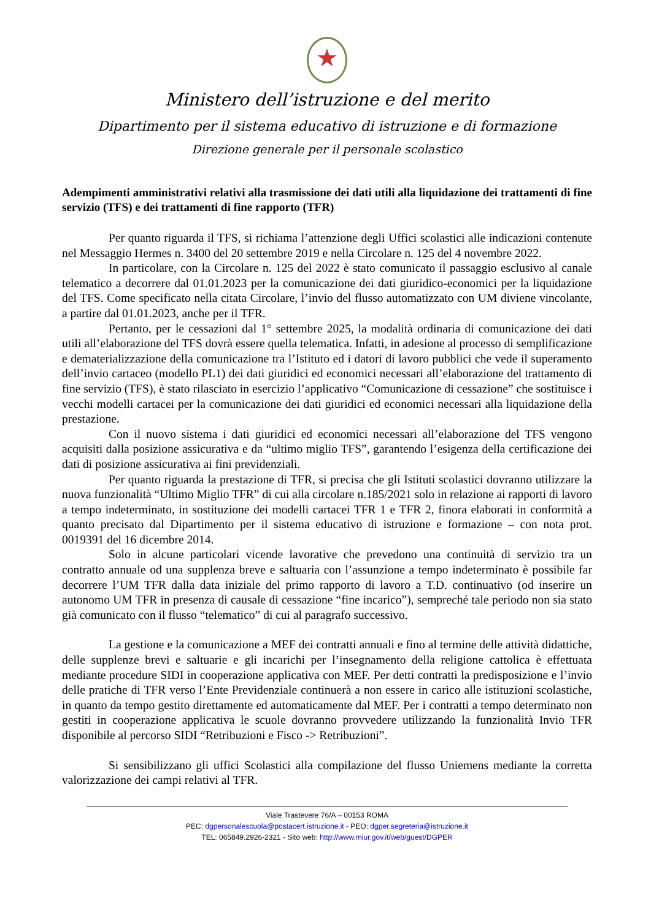★
Ministero dell’istruzione e del merito
Dipartimento per il sistema educativo di istruzione e di formazione
Direzione generale per il personale scolastico
Adempimenti amministrativi relativi alla trasmissione dei dati utili alla liquidazione dei trattamenti di fine servizio (TFS) e dei trattamenti di fine rapporto (TFR)
Per quanto riguarda il TFS, si richiama l’attenzione degli Uffici scolastici alle indicazioni contenute nel Messaggio Hermes n. 3400 del 20 settembre 2019 e nella Circolare n. 125 del 4 novembre 2022.
In particolare, con la Circolare n. 125 del 2022 è stato comunicato il passaggio esclusivo al canale telematico a decorrere dal 01.01.2023 per la comunicazione dei dati giuridico-economici per la liquidazione del TFS. Come specificato nella citata Circolare, l’invio del flusso automatizzato con UM diviene vincolante, a partire dal 01.01.2023, anche per il TFR.
Pertanto, per le cessazioni dal 1° settembre 2025, la modalità ordinaria di comunicazione dei dati utili all’elaborazione del TFS dovrà essere quella telematica. Infatti, in adesione al processo di semplificazione e dematerializzazione della comunicazione tra l’Istituto ed i datori di lavoro pubblici che vede il superamento dell’invio cartaceo (modello PL1) dei dati giuridici ed economici necessari all’elaborazione del trattamento di fine servizio (TFS), è stato rilasciato in esercizio l’applicativo “Comunicazione di cessazione” che sostituisce i vecchi modelli cartacei per la comunicazione dei dati giuridici ed economici necessari alla liquidazione della prestazione.
Con il nuovo sistema i dati giuridici ed economici necessari all’elaborazione del TFS vengono acquisiti dalla posizione assicurativa e da “ultimo miglio TFS”, garantendo l’esigenza della certificazione dei dati di posizione assicurativa ai fini previdenziali.
Per quanto riguarda la prestazione di TFR, si precisa che gli Istituti scolastici dovranno utilizzare la nuova funzionalità “Ultimo Miglio TFR” di cui alla circolare n.185/2021 solo in relazione ai rapporti di lavoro a tempo indeterminato, in sostituzione dei modelli cartacei TFR 1 e TFR 2, finora elaborati in conformità a quanto precisato dal Dipartimento per il sistema educativo di istruzione e formazione – con nota prot. 0019391 del 16 dicembre 2014.
Solo in alcune particolari vicende lavorative che prevedono una continuità di servizio tra un contratto annuale od una supplenza breve e saltuaria con l’assunzione a tempo indeterminato è possibile far decorrere l’UM TFR dalla data iniziale del primo rapporto di lavoro a T.D. continuativo (od inserire un autonomo UM TFR in presenza di causale di cessazione “fine incarico”), sempreché tale periodo non sia stato già comunicato con il flusso “telematico” di cui al paragrafo successivo.
La gestione e la comunicazione a MEF dei contratti annuali e fino al termine delle attività didattiche, delle supplenze brevi e saltuarie e gli incarichi per l’insegnamento della religione cattolica è effettuata mediante procedure SIDI in cooperazione applicativa con MEF. Per detti contratti la predisposizione e l’invio delle pratiche di TFR verso l’Ente Previdenziale continuerà a non essere in carico alle istituzioni scolastiche, in quanto da tempo gestito direttamente ed automaticamente dal MEF. Per i contratti a tempo determinato non gestiti in cooperazione applicativa le scuole dovranno provvedere utilizzando la funzionalità Invio TFR disponibile al percorso SIDI “Retribuzioni e Fisco -> Retribuzioni”.
Si sensibilizzano gli uffici Scolastici alla compilazione del flusso Uniemens mediante la corretta valorizzazione dei campi relativi al TFR.
Viale Trastevere 76/A – 00153 ROMA
PEC: dgpersonalescuola@postacert.istruzione.it - PEO: dgper.segreteria@istruzione.it
TEL: 065849.2926-2321 - Sito web: http://www.miur.gov.it/web/guest/DGPER